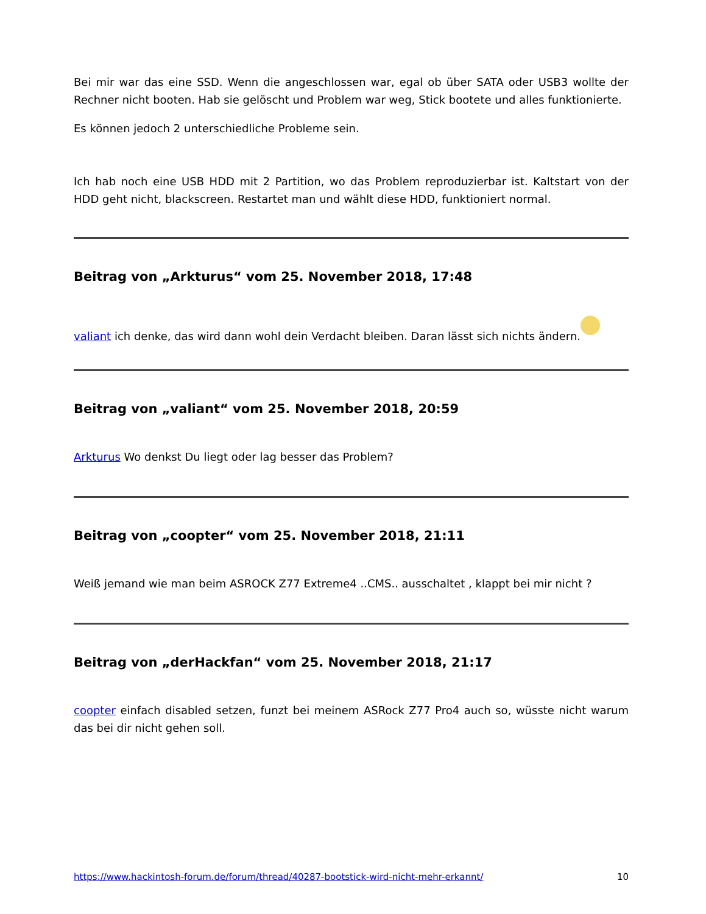Bei mir war das eine SSD. Wenn die angeschlossen war, egal ob über SATA oder USB3 wollte der Rechner nicht booten. Hab sie gelöscht und Problem war weg, Stick bootete und alles funktionierte.
Es können jedoch 2 unterschiedliche Probleme sein.
Ich hab noch eine USB HDD mit 2 Partition, wo das Problem reproduzierbar ist. Kaltstart von der HDD geht nicht, blackscreen. Restartet man und wählt diese HDD, funktioniert normal.
Beitrag von „Arkturus“ vom 25. November 2018, 17:48
valiant ich denke, das wird dann wohl dein Verdacht bleiben. Daran lässt sich nichts ändern.
Beitrag von „valiant“ vom 25. November 2018, 20:59
Arkturus Wo denkst Du liegt oder lag besser das Problem?
Beitrag von „coopter“ vom 25. November 2018, 21:11
Weiß jemand wie man beim ASROCK Z77 Extreme4 ..CMS.. ausschaltet , klappt bei mir nicht ?
Beitrag von „derHackfan“ vom 25. November 2018, 21:17
coopter einfach disabled setzen, funzt bei meinem ASRock Z77 Pro4 auch so, wüsste nicht warum das bei dir nicht gehen soll.
https://www.hackintosh-forum.de/forum/thread/40287-bootstick-wird-nicht-mehr-erkannt/ 10